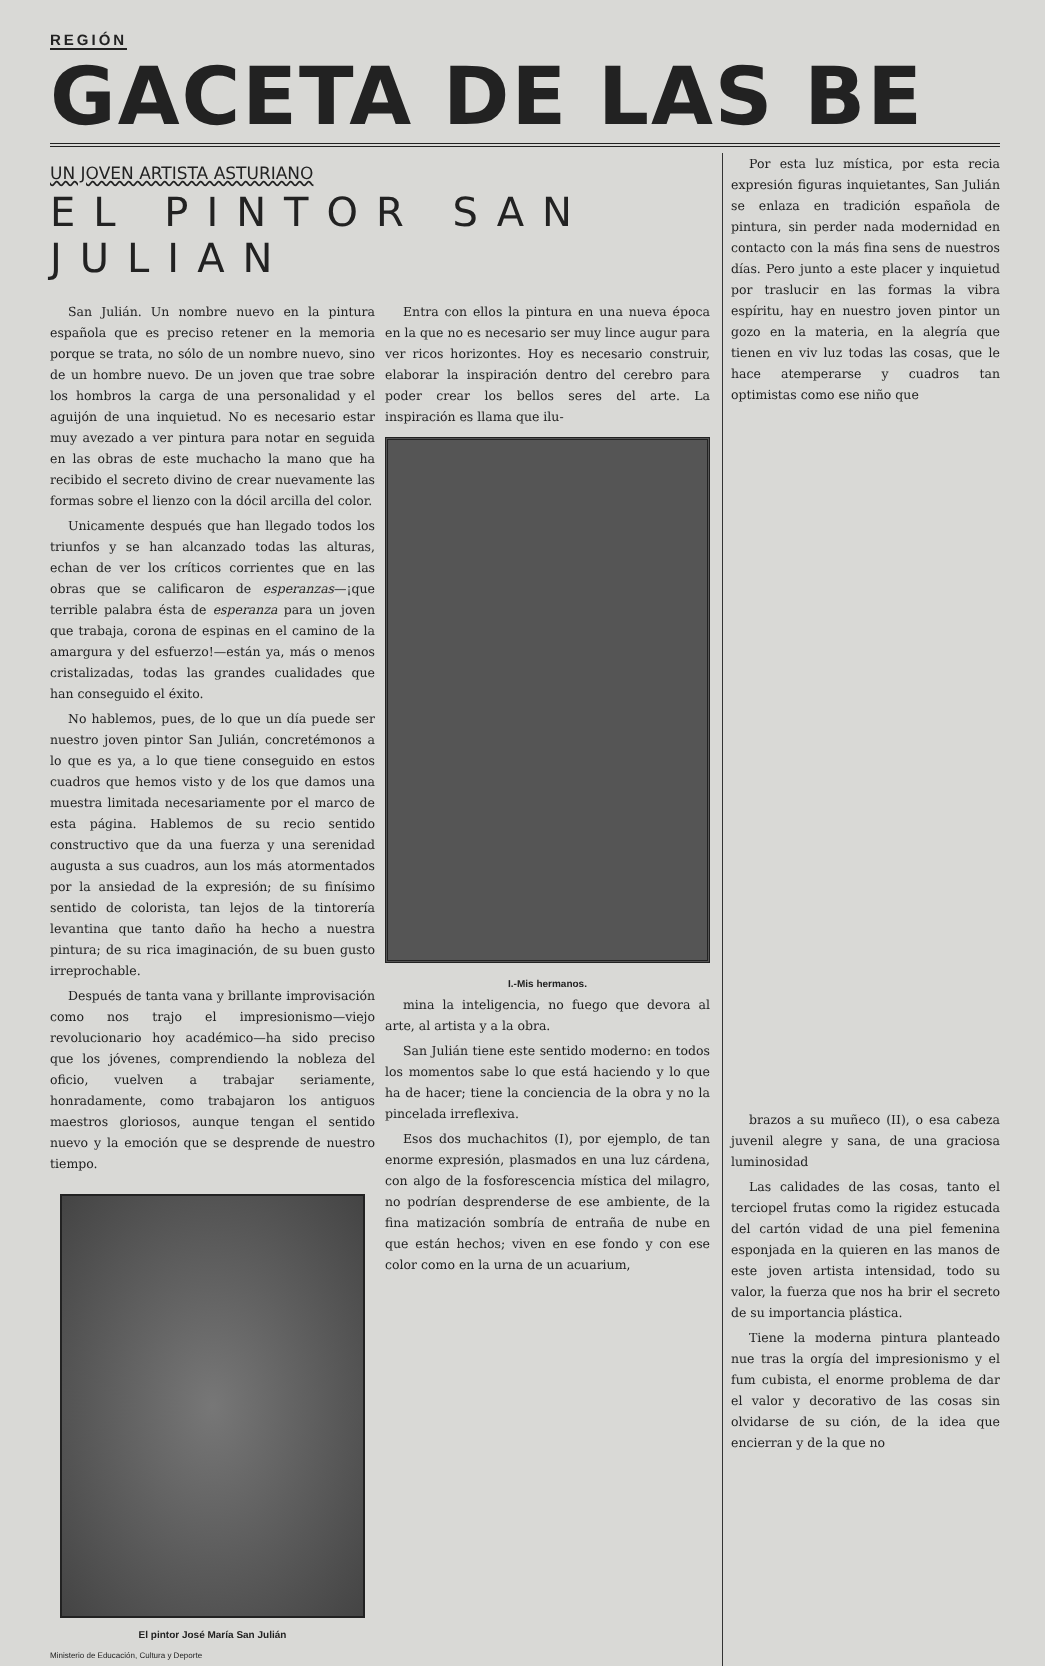REGIÓN
GACETA DE LAS BE
UN JOVEN ARTISTA ASTURIANO
EL PINTOR SAN JULIAN
San Julián. Un nombre nuevo en la pintura española que es preciso retener en la memoria porque se trata, no sólo de un nombre nuevo, sino de un hombre nuevo. De un joven que trae sobre los hombros la carga de una personalidad y el aguijón de una inquietud. No es necesario estar muy avezado a ver pintura para notar en seguida en las obras de este muchacho la mano que ha recibido el secreto divino de crear nuevamente las formas sobre el lienzo con la dócil arcilla del color.
Unicamente después que han llegado todos los triunfos y se han alcanzado todas las alturas, echan de ver los críticos corrientes que en las obras que se calificaron de esperanzas—¡que terrible palabra ésta de esperanza para un joven que trabaja, corona de espinas en el camino de la amargura y del esfuerzo!—están ya, más o menos cristalizadas, todas las grandes cualidades que han conseguido el éxito.
No hablemos, pues, de lo que un día puede ser nuestro joven pintor San Julián, concretémonos a lo que es ya, a lo que tiene conseguido en estos cuadros que hemos visto y de los que damos una muestra limitada necesariamente por el marco de esta página. Hablemos de su recio sentido constructivo que da una fuerza y una serenidad augusta a sus cuadros, aun los más atormentados por la ansiedad de la expresión; de su finísimo sentido de colorista, tan lejos de la tintorería levantina que tanto daño ha hecho a nuestra pintura; de su rica imaginación, de su buen gusto irreprochable.
Después de tanta vana y brillante improvisación como nos trajo el impresionismo—viejo revolucionario hoy académico—ha sido preciso que los jóvenes, comprendiendo la nobleza del oficio, vuelven a trabajar seriamente, honradamente, como trabajaron los antiguos maestros gloriosos, aunque tengan el sentido nuevo y la emoción que se desprende de nuestro tiempo.
El pintor José María San Julián
Ministerio de Educación, Cultura y Deporte
Entra con ellos la pintura en una nueva época en la que no es necesario ser muy lince augur para ver ricos horizontes. Hoy es necesario construir, elaborar la inspiración dentro del cerebro para poder crear los bellos seres del arte. La inspiración es llama que ilu-
I.-Mis hermanos.
mina la inteligencia, no fuego que devora al arte, al artista y a la obra.
San Julián tiene este sentido moderno: en todos los momentos sabe lo que está haciendo y lo que ha de hacer; tiene la conciencia de la obra y no la pincelada irreflexiva.
Esos dos muchachitos (I), por ejemplo, de tan enorme expresión, plasmados en una luz cárdena, con algo de la fosforescencia mística del milagro, no podrían desprenderse de ese ambiente, de la fina matización sombría de entraña de nube en que están hechos; viven en ese fondo y con ese color como en la urna de un acuarium,
Por esta luz mística, por esta recia expresión figuras inquietantes, San Julián se enlaza en tradición española de pintura, sin perder nada modernidad en contacto con la más fina sens de nuestros días. Pero junto a este placer y inquietud por traslucir en las formas la vibra espíritu, hay en nuestro joven pintor un gozo en la materia, en la alegría que tienen en viv luz todas las cosas, que le hace atemperarse y cuadros tan optimistas como ese niño que
brazos a su muñeco (II), o esa cabeza juvenil alegre y sana, de una graciosa luminosidad
Las calidades de las cosas, tanto el terciopel frutas como la rigidez estucada del cartón vidad de una piel femenina esponjada en la quieren en las manos de este joven artista intensidad, todo su valor, la fuerza que nos ha brir el secreto de su importancia plástica.
Tiene la moderna pintura planteado nue tras la orgía del impresionismo y el fum cubista, el enorme problema de dar el valor y decorativo de las cosas sin olvidarse de su ción, de la idea que encierran y de la que no